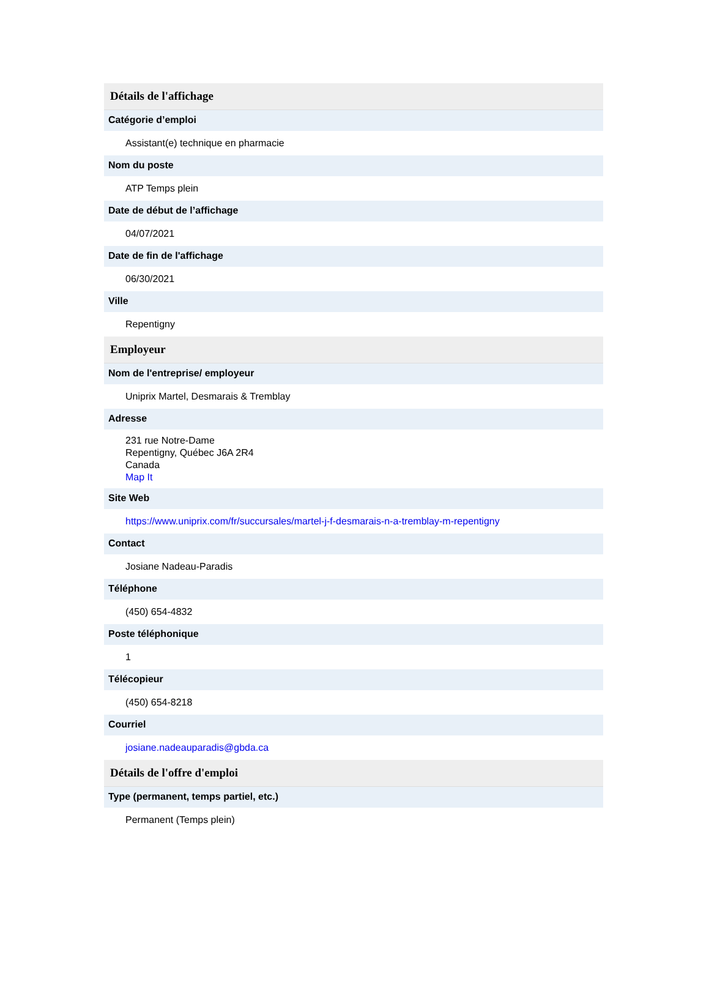Détails de l'affichage
Catégorie d’emploi
Assistant(e) technique en pharmacie
Nom du poste
ATP Temps plein
Date de début de l’affichage
04/07/2021
Date de fin de l'affichage
06/30/2021
Ville
Repentigny
Employeur
Nom de l'entreprise/ employeur
Uniprix Martel, Desmarais & Tremblay
Adresse
231 rue Notre-Dame
Repentigny, Québec J6A 2R4
Canada
Map It
Site Web
https://www.uniprix.com/fr/succursales/martel-j-f-desmarais-n-a-tremblay-m-repentigny
Contact
Josiane Nadeau-Paradis
Téléphone
(450) 654-4832
Poste téléphonique
1
Télécopieur
(450) 654-8218
Courriel
josiane.nadeauparadis@gbda.ca
Détails de l'offre d'emploi
Type (permanent, temps partiel, etc.)
Permanent (Temps plein)